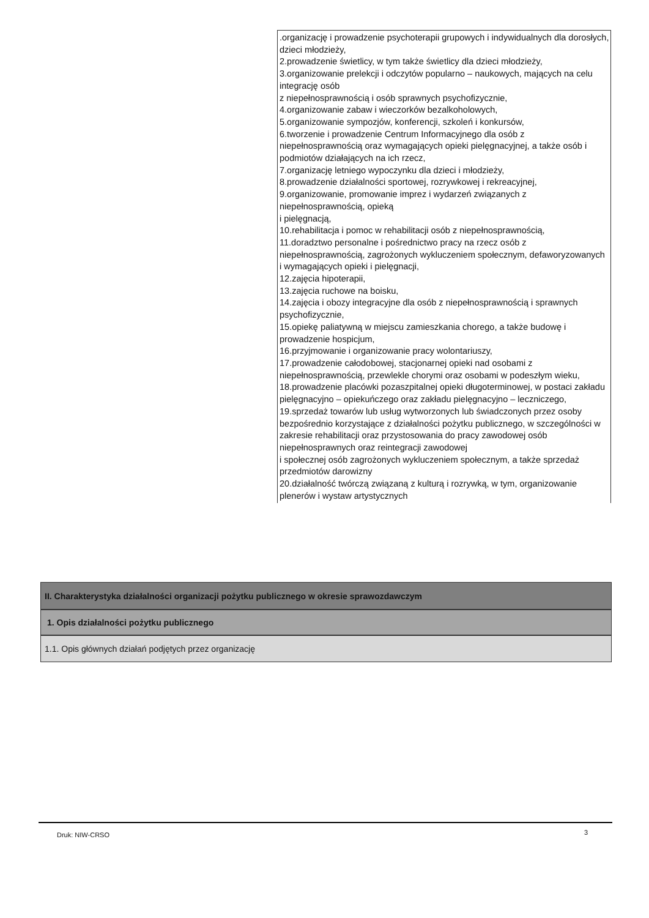.organizację i prowadzenie psychoterapii grupowych i indywidualnych dla dorosłych, dzieci młodzieży,
2.prowadzenie świetlicy, w tym także świetlicy dla dzieci młodzieży,
3.organizowanie prelekcji i odczytów popularno – naukowych, mających na celu integrację osób
z niepełnosprawnością i osób sprawnych psychofizycznie,
4.organizowanie zabaw i wieczorków bezalkoholowych,
5.organizowanie sympozjów, konferencji, szkoleń i konkursów,
6.tworzenie i prowadzenie Centrum Informacyjnego dla osób z niepełnosprawnością oraz wymagających opieki pielęgnacyjnej, a także osób i podmiotów działających na ich rzecz,
7.organizację letniego wypoczynku dla dzieci i młodzieży,
8.prowadzenie działalności sportowej, rozrywkowej i rekreacyjnej,
9.organizowanie, promowanie imprez i wydarzeń związanych z niepełnosprawnością, opieką
i pielęgnacją,
10.rehabilitacja i pomoc w rehabilitacji osób z niepełnosprawnością,
11.doradztwo personalne i pośrednictwo pracy na rzecz osób z niepełnosprawnością, zagrożonych wykluczeniem społecznym, defaworyzowanych i wymagających opieki i pielęgnacji,
12.zajęcia hipoterapii,
13.zajęcia ruchowe na boisku,
14.zajęcia i obozy integracyjne dla osób z niepełnosprawnością i sprawnych psychofizycznie,
15.opiekę paliatywną w miejscu zamieszkania chorego, a także budowę i prowadzenie hospicjum,
16.przyjmowanie i organizowanie pracy wolontariuszy,
17.prowadzenie całodobowej, stacjonarnej opieki nad osobami z niepełnosprawnością, przewlekle chorymi oraz osobami w podeszłym wieku,
18.prowadzenie placówki pozaszpitalnej opieki długoterminowej, w postaci zakładu pielęgnacyjno – opiekuńczego oraz zakładu pielęgnacyjno – leczniczego,
19.sprzedaż towarów lub usług wytworzonych lub świadczonych przez osoby bezpośrednio korzystające z działalności pożytku publicznego, w szczególności w zakresie rehabilitacji oraz przystosowania do pracy zawodowej osób niepełnosprawnych oraz reintegracji zawodowej
i społecznej osób zagrożonych wykluczeniem społecznym, a także sprzedaż przedmiotów darowizny
20.działalność twórczą związaną z kulturą i rozrywką, w tym, organizowanie plenerów i wystaw artystycznych
II. Charakterystyka działalności organizacji pożytku publicznego w okresie sprawozdawczym
1. Opis działalności pożytku publicznego
1.1. Opis głównych działań podjętych przez organizację
Druk: NIW-CRSO 3